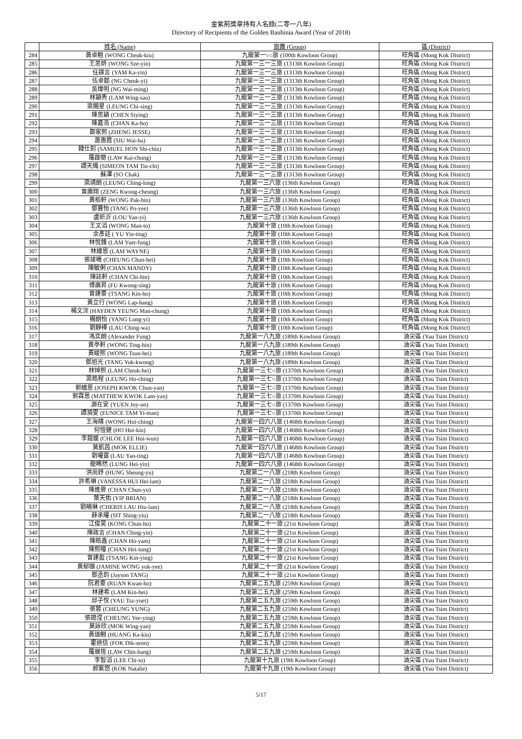金紫荊獎章持有人名錄(二零一八年)
Directory of Recipients of the Golden Bauhinia Award (Year of 2018)
| | 姓名 (Name) | 旅團 (Group) | 區 (District) |
| --- | --- | --- | --- |
| 284 | 黃卓翹 (WONG Cheuk-kiu) | 九龍第一○○旅 (100th Kowloon Group) | 旺角區 (Mong Kok District) |
| 285 | 王思妍 (WONG Sze-yin) | 九龍第一三一三旅 (1313th Kowloon Group) | 旺角區 (Mong Kok District) |
| 286 | 任鎵言 (YAM Ka-yin) | 九龍第一三一三旅 (1313th Kowloon Group) | 旺角區 (Mong Kok District) |
| 287 | 伍卓懿 (NG Cheuk-yi) | 九龍第一三一三旅 (1313th Kowloon Group) | 旺角區 (Mong Kok District) |
| 288 | 吳煒明 (NG Wai-ming) | 九龍第一三一三旅 (1313th Kowloon Group) | 旺角區 (Mong Kok District) |
| 289 | 林穎秀 (LAM Wing-sau) | 九龍第一三一三旅 (1313th Kowloon Group) | 旺角區 (Mong Kok District) |
| 290 | 梁賜星 (LEUNG Chi-sing) | 九龍第一三一三旅 (1313th Kowloon Group) | 旺角區 (Mong Kok District) |
| 291 | 陳思穎 (CHEN Siying) | 九龍第一三一三旅 (1313th Kowloon Group) | 旺角區 (Mong Kok District) |
| 292 | 陳嘉浩 (CHAN Ka-ho) | 九龍第一三一三旅 (1313th Kowloon Group) | 旺角區 (Mong Kok District) |
| 293 | 鄭家熙 (ZHENG JESSE) | 九龍第一三一三旅 (1313th Kowloon Group) | 旺角區 (Mong Kok District) |
| 294 | 蕭惠霞 (SIU Wai-ha) | 九龍第一三一三旅 (1313th Kowloon Group) | 旺角區 (Mong Kok District) |
| 295 | 韓仕釗 (SAMUEL HON Shi-chiu) | 九龍第一三一三旅 (1313th Kowloon Group) | 旺角區 (Mong Kok District) |
| 296 | 羅啟聰 (LAW Kai-chung) | 九龍第一三一三旅 (1313th Kowloon Group) | 旺角區 (Mong Kok District) |
| 297 | 譚天熾 (SIMEON TAM Tin-chi) | 九龍第一三一三旅 (1313th Kowloon Group) | 旺角區 (Mong Kok District) |
| 298 | 蘇澤 (SO Chak) | 九龍第一三一三旅 (1313th Kowloon Group) | 旺角區 (Mong Kok District) |
| 299 | 梁靖朗 (LEUNG Ching-long) | 九龍第一三六旅 (136th Kowloon Group) | 旺角區 (Mong Kok District) |
| 300 | 曾廣翔 (ZENG Kwong-cheung) | 九龍第一三六旅 (136th Kowloon Group) | 旺角區 (Mong Kok District) |
| 301 | 黃栢軒 (WONG Pak-hin) | 九龍第一三六旅 (136th Kowloon Group) | 旺角區 (Mong Kok District) |
| 302 | 鄧寶怡 (TANG Po-yee) | 九龍第一三六旅 (136th Kowloon Group) | 旺角區 (Mong Kok District) |
| 303 | 盧昕沂 (LOU Yan-yi) | 九龍第一三六旅 (136th Kowloon Group) | 旺角區 (Mong Kok District) |
| 304 | 王文滔 (WONG Man-to) | 九龍第十旅 (10th Kowloon Group) | 旺角區 (Mong Kok District) |
| 305 | 余彥廷 ( YU Yin-ting) | 九龍第十旅 (10th Kowloon Group) | 旺角區 (Mong Kok District) |
| 306 | 林悅鋒 (LAM Yuet-fung) | 九龍第十旅 (10th Kowloon Group) | 旺角區 (Mong Kok District) |
| 307 | 林緯恩 (LAM WAYNE) | 九龍第十旅 (10th Kowloon Group) | 旺角區 (Mong Kok District) |
| 308 | 張竣曦 (CHEUNG Chun-hei) | 九龍第十旅 (10th Kowloon Group) | 旺角區 (Mong Kok District) |
| 309 | 陳敏俐 (CHAN MANDY) | 九龍第十旅 (10th Kowloon Group) | 旺角區 (Mong Kok District) |
| 310 | 陳誌軒 (CHAN Chi-hin) | 九龍第十旅 (10th Kowloon Group) | 旺角區 (Mong Kok District) |
| 311 | 傅廣昇 (FU Kwong-sing) | 九龍第十旅 (10th Kowloon Group) | 旺角區 (Mong Kok District) |
| 312 | 曾建豪 (TSANG Kin-ho) | 九龍第十旅 (10th Kowloon Group) | 旺角區 (Mong Kok District) |
| 313 | 黃立行 (WONG Lap-hang) | 九龍第十旅 (10th Kowloon Group) | 旺角區 (Mong Kok District) |
| 314 | 楊文淙 (HAYDEN YEUNG Man-chung) | 九龍第十旅 (10th Kowloon Group) | 旺角區 (Mong Kok District) |
| 315 | 楊朗怡 (YANG Long-yi) | 九龍第十旅 (10th Kowloon Group) | 旺角區 (Mong Kok District) |
| 316 | 劉靜樺 (LAU Ching-wa) | 九龍第十旅 (10th Kowloon Group) | 旺角區 (Mong Kok District) |
| 317 | 馮奕朗 (Alexander Fung) | 九龍第一八九旅 (189th Kowloon Group) | 油尖區 (Yau Tsim District) |
| 318 | 黃亭軒 (WONG Ting-hin) | 九龍第一八九旅 (189th Kowloon Group) | 油尖區 (Yau Tsim District) |
| 319 | 黃峻熙 (WONG Tsun-hei) | 九龍第一八九旅 (189th Kowloon Group) | 油尖區 (Yau Tsim District) |
| 320 | 鄧旭光 (TANG Yuk-kwong) | 九龍第一八九旅 (189th Kowloon Group) | 油尖區 (Yau Tsim District) |
| 321 | 林焯熙 (LAM Cheuk-hei) | 九龍第一三七○旅 (1370th Kowloon Group) | 油尖區 (Yau Tsim District) |
| 322 | 梁皓程 (LEUNG Ho-ching) | 九龍第一三七○旅 (1370th Kowloon Group) | 油尖區 (Yau Tsim District) |
| 323 | 郭縉恩 (JOSEPH KWOK Chun-yan) | 九龍第一三七○旅 (1370th Kowloon Group) | 油尖區 (Yau Tsim District) |
| 324 | 郭霖恩 (MATTHEW KWOK Lam-yan) | 九龍第一三七○旅 (1370th Kowloon Group) | 油尖區 (Yau Tsim District) |
| 325 | 源在安 (YUEN Joy-on) | 九龍第一三七○旅 (1370th Kowloon Group) | 油尖區 (Yau Tsim District) |
| 326 | 譚漪雯 (EUNICE TAM Yi-man) | 九龍第一三七○旅 (1370th Kowloon Group) | 油尖區 (Yau Tsim District) |
| 327 | 王海晴 (WONG Hoi-ching) | 九龍第一四六八旅 (1468th Kowloon Group) | 油尖區 (Yau Tsim District) |
| 328 | 何愷健 (HO Hoi-kin) | 九龍第一四六八旅 (1468th Kowloon Group) | 油尖區 (Yau Tsim District) |
| 329 | 李鎧媛 (CHLOE LEE Hoi-wun) | 九龍第一四六八旅 (1468th Kowloon Group) | 油尖區 (Yau Tsim District) |
| 330 | 莫凱茵 (MOK ELLIE) | 九龍第一四六八旅 (1468th Kowloon Group) | 油尖區 (Yau Tsim District) |
| 331 | 劉曜霆 (LAU Yao-ting) | 九龍第一四六八旅 (1468th Kowloon Group) | 油尖區 (Yau Tsim District) |
| 332 | 龍晞然 (LUNG Hei-yin) | 九龍第一四六八旅 (1468th Kowloon Group) | 油尖區 (Yau Tsim District) |
| 333 | 洪尚妤 (HUNG Sheung-yu) | 九龍第二一八旅 (218th Kowloon Group) | 油尖區 (Yau Tsim District) |
| 334 | 許希琳 (VANESSA HUI Hei-lam) | 九龍第二一八旅 (218th Kowloon Group) | 油尖區 (Yau Tsim District) |
| 335 | 陳進譽 (CHAN Chun-yu) | 九龍第二一八旅 (218th Kowloon Group) | 油尖區 (Yau Tsim District) |
| 336 | 葉天佑 (YIP BRIAN) | 九龍第二一八旅 (218th Kowloon Group) | 油尖區 (Yau Tsim District) |
| 337 | 劉曉琳 (CHERIS LAU Hiu-lam) | 九龍第二一八旅 (218th Kowloon Group) | 油尖區 (Yau Tsim District) |
| 338 | 薛承曜 (SIT Shing-yiu) | 九龍第二一八旅 (218th Kowloon Group) | 油尖區 (Yau Tsim District) |
| 339 | 江俊昊 (KONG Chun-ho) | 九龍第二十一旅 (21st Kowloon Group) | 油尖區 (Yau Tsim District) |
| 340 | 陳政言 (CHAN Ching-yin) | 九龍第二十一旅 (21st Kowloon Group) | 油尖區 (Yau Tsim District) |
| 341 | 陳皓鑫 (CHAN Ho-yam) | 九龍第二十一旅 (21st Kowloon Group) | 油尖區 (Yau Tsim District) |
| 342 | 陳熙曈 (CHAN Hei-tung) | 九龍第二十一旅 (21st Kowloon Group) | 油尖區 (Yau Tsim District) |
| 343 | 曾建盈 (TSANG Kin-ying) | 九龍第二十一旅 (21st Kowloon Group) | 油尖區 (Yau Tsim District) |
| 344 | 黃郁頤 (JAMINE WONG yuk-yee) | 九龍第二十一旅 (21st Kowloon Group) | 油尖區 (Yau Tsim District) |
| 345 | 鄧丞鈞 (Jayson TANG) | 九龍第二十一旅 (21st Kowloon Group) | 油尖區 (Yau Tsim District) |
| 346 | 阮君豪 (RUAN Kwan-ho) | 九龍第二五九旅 (259th Kowloon Group) | 油尖區 (Yau Tsim District) |
| 347 | 林建希 (LAM Kin-hei) | 九龍第二五九旅 (259th Kowloon Group) | 油尖區 (Yau Tsim District) |
| 348 | 邱子悅 (YAU Tsz-yuet) | 九龍第二五九旅 (259th Kowloon Group) | 油尖區 (Yau Tsim District) |
| 349 | 張蓉 (CHEUNG YUNG) | 九龍第二五九旅 (259th Kowloon Group) | 油尖區 (Yau Tsim District) |
| 350 | 張鐿滢 (CHEUNG Yee-ying) | 九龍第二五九旅 (259th Kowloon Group) | 油尖區 (Yau Tsim District) |
| 351 | 莫詠欣 (MOK Wing-yan) | 九龍第二五九旅 (259th Kowloon Group) | 油尖區 (Yau Tsim District) |
| 352 | 黃珈翹 (HUANG Ka-kiu) | 九龍第二五九旅 (259th Kowloon Group) | 油尖區 (Yau Tsim District) |
| 353 | 霍迪信 (FOK Dik-seon) | 九龍第二五九旅 (259th Kowloon Group) | 油尖區 (Yau Tsim District) |
| 354 | 羅展恆 (LAW Chin-hang) | 九龍第二五九旅 (259th Kowloon Group) | 油尖區 (Yau Tsim District) |
| 355 | 李智滔 (LEE Chi-to) | 九龍第十九旅 (19th Kowloon Group) | 油尖區 (Yau Tsim District) |
| 356 | 郝紫悠 (KOK Natalie) | 九龍第十九旅 (19th Kowloon Group) | 油尖區 (Yau Tsim District) |
5/17